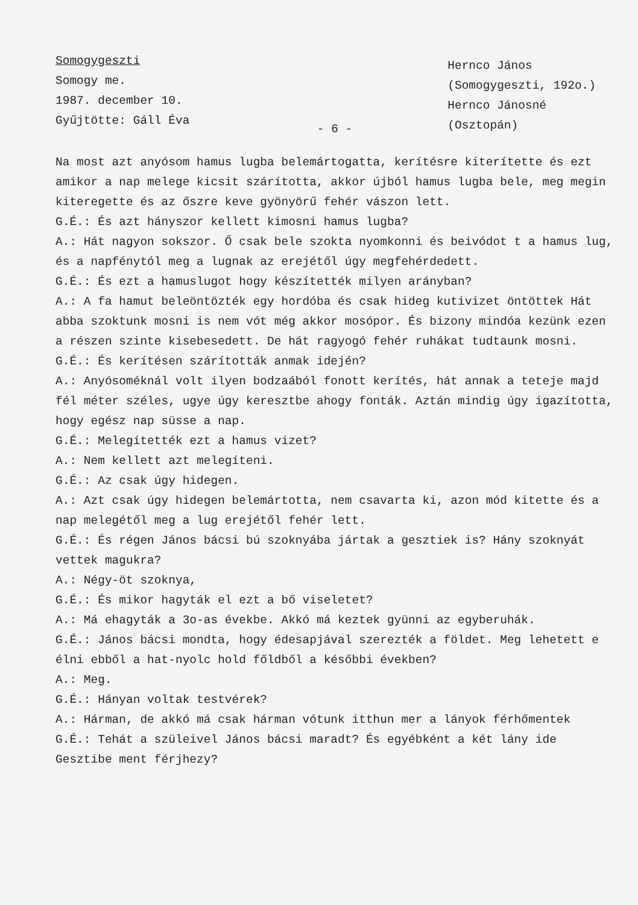Somogygeszti
Somogy me.
1987. december 10.
Gyűjtötte: Gáll Éva
Hernco János
(Somogygeszti, 192o.)
Hernco Jánosné
(Osztopán)
- 6 -
Na most azt anyósom hamus lugba belemártogatta, kerítésre kiterítette és ezt amikor a nap melege kicsit szárította, akkor újból hamus lugba bele, meg megin kiteregette és az őszre keve gyönyörű fehér vászon lett.
G.É.: És azt hányszor kellett kimosni hamus lugba?
A.: Hát nagyon sokszor. Ő csak bele szokta nyomkonni és beivódot t a hamus lug, és a napfénytól meg a lugnak az erejétől úgy megfehérdedett.
G.É.: És ezt a hamuslugot hogy készítették milyen arányban?
A.: A fa hamut beleöntözték egy hordóba és csak hideg kutivizet öntöttek Hát abba szoktunk mosni is nem vót még akkor mosópor. És bizony mindóa kezünk ezen a részen szinte kisebesedett. De hát ragyogó fehér ruhákat tudtaunk mosni.
G.É.: És kerítésen szárították anmak idején?
A.: Anyósoméknál volt ilyen bodzaából fonott kerítés, hát annak a teteje majd fél méter széles, ugye úgy keresztbe ahogy fonták. Aztán mindig úgy igazította, hogy egész nap süsse a nap.
G.É.: Melegítették ezt a hamus vizet?
A.: Nem kellett azt melegíteni.
G.É.: Az csak úgy hidegen.
A.: Azt csak úgy hidegen belemártotta, nem csavarta ki, azon mód kitette és a nap melegétől meg a lug erejétől fehér lett.
G.É.: És régen János bácsi bú szoknyába jártak a gesztiek is? Hány szoknyát vettek magukra?
A.: Négy-öt szoknya,
G.É.: És mikor hagyták el ezt a bő viseletet?
A.: Má ehagyták a 3o-as évekbe. Akkó má keztek gyünni az egyberuhák.
G.É.: János bácsi mondta, hogy édesapjával szerezték a földet. Meg lehetett e élni ebből a hat-nyolc hold főldből a későbbi években?
A.: Meg.
G.É.: Hányan voltak testvérek?
A.: Hárman, de akkó má csak hárman vótunk itthun mer a lányok férhőmentek
G.É.: Tehát a szüleivel János bácsi maradt? És egyébként a két lány ide Gesztibe ment férjhezy?